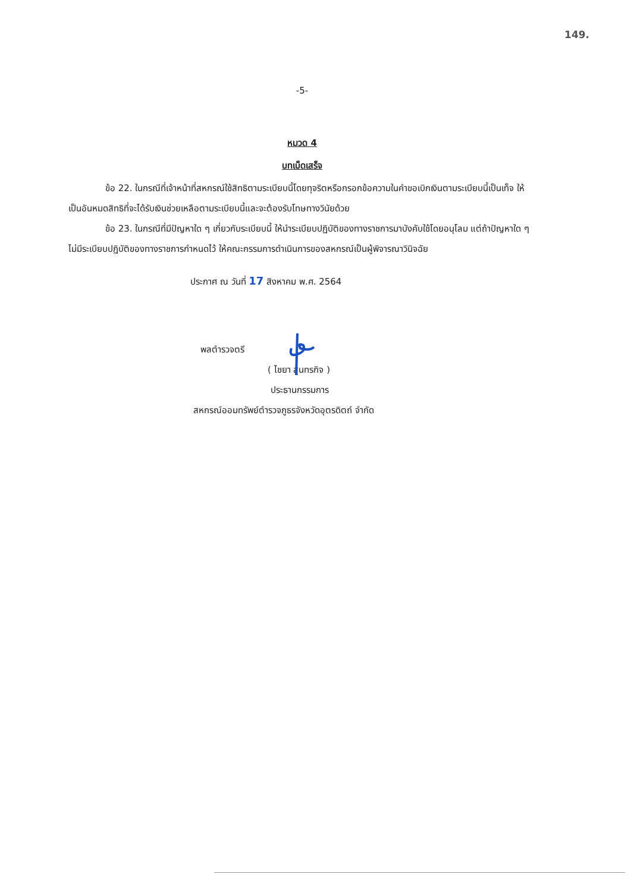149.
-5-
หมวด 4
บทเบ็ดเสร็จ
ข้อ 22. ในกรณีที่เจ้าหน้าที่สหกรณ์ใช้สิทธิตามระเบียบนี้โดยทุจริตหรือกรอกข้อความในคำขอเบิกเงินตามระเบียบนี้เป็นเท็จ ให้เป็นอันหมดสิทธิที่จะได้รับเงินช่วยเหลือตามระเบียบนี้และจะต้องรับโทษทางวินัยด้วย
ข้อ 23. ในกรณีที่มีปัญหาใด ๆ เกี่ยวกับระเบียบนี้ ให้นำระเบียบปฏิบัติของทางราชการมาบังคับใช้โดยอนุโลม แต่ถ้าปัญหาใด ๆ ไม่มีระเบียบปฏิบัติของทางราชการกำหนดไว้ ให้คณะกรรมการดำเนินการของสหกรณ์เป็นผู้พิจารณาวินิจฉัย
ประกาศ ณ วันที่ 17 สิงหาคม พ.ศ. 2564
พลตำรวจตรี
( ไชยา สุนทรกิจ )
ประธานกรรมการ
สหกรณ์ออมทรัพย์ตำรวจภูธรจังหวัดอุตรดิตถ์ จำกัด